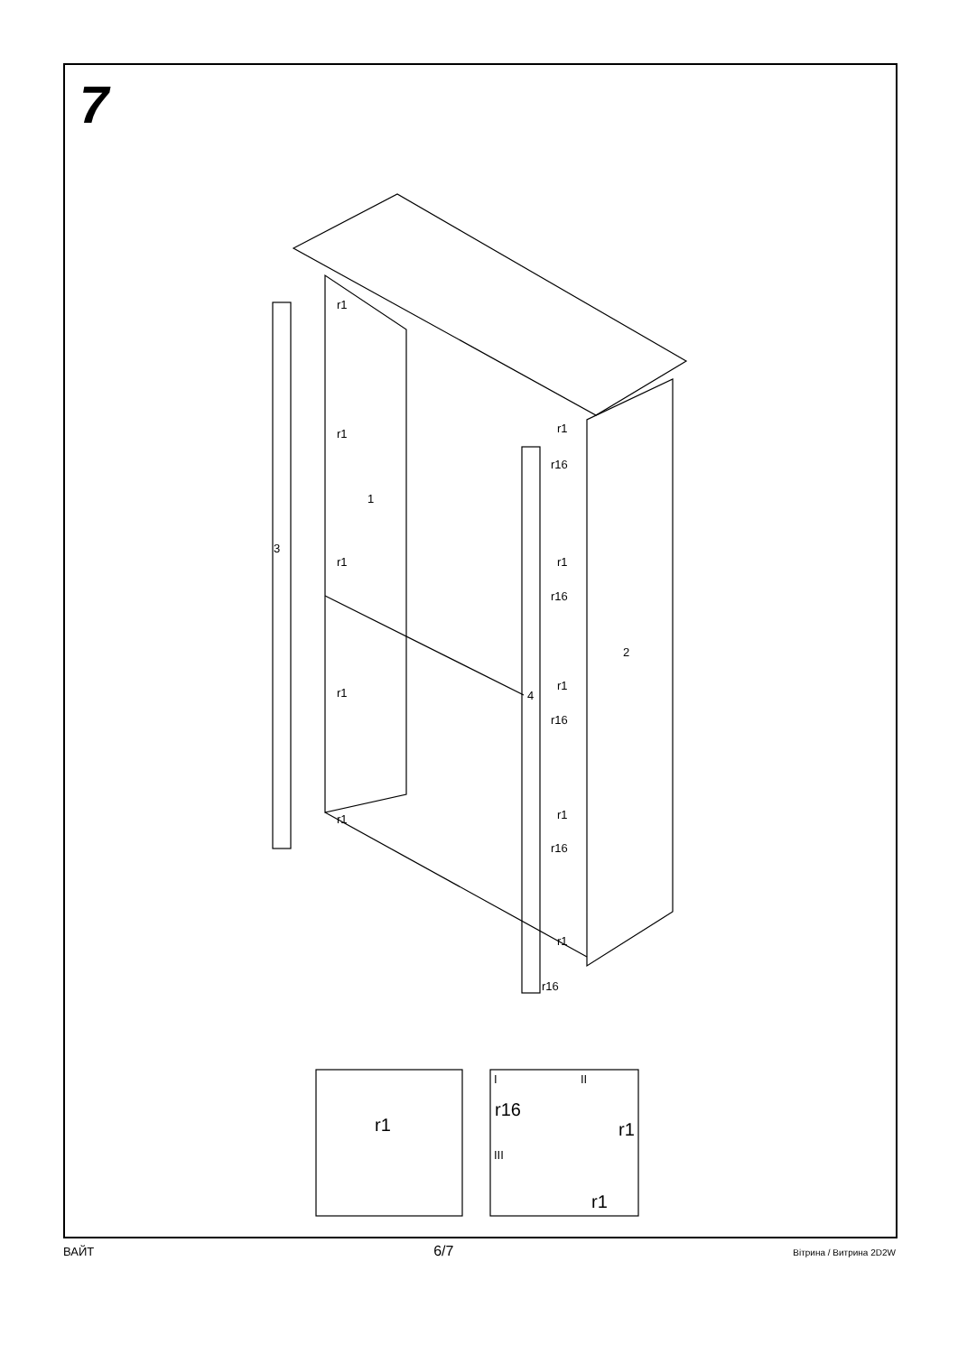7
r1
r1
r1
r1
r1
1
3
2
4
r1
r16
r1
r16
r1
r16
r1
r16
r1
r16
r1
I
r16
II
r1
III
r1
ВАЙТ 6/7 Вітрина / Витрина 2D2W